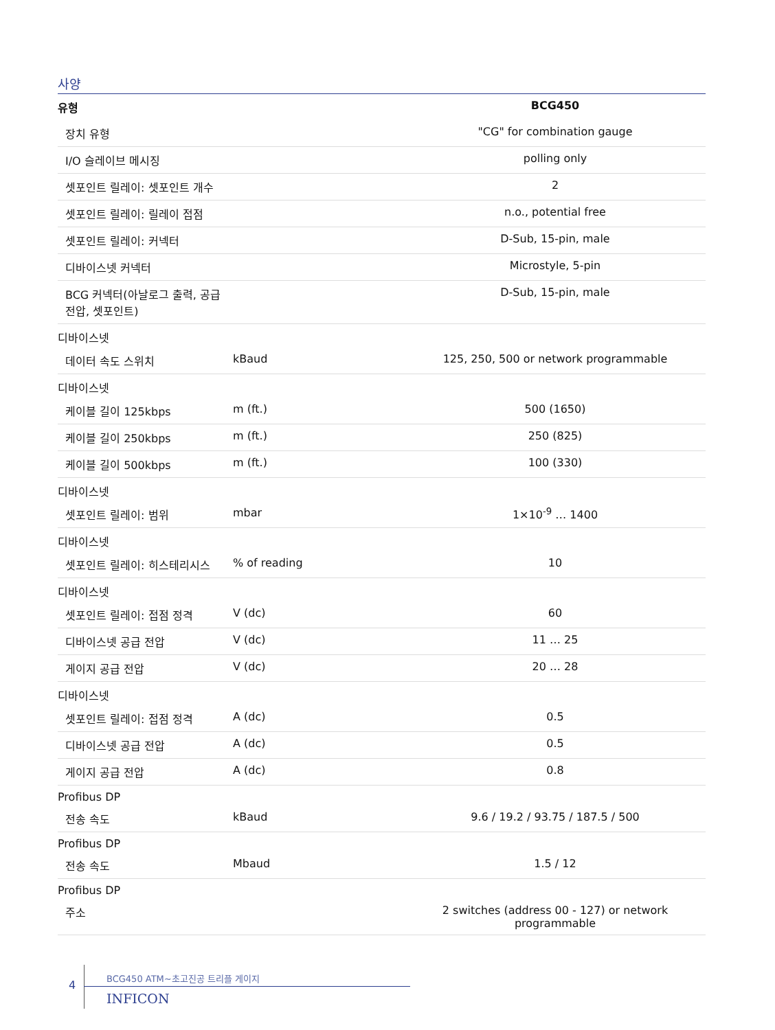사양
| 유형 | | BCG450 |
| --- | --- | --- |
| 장치 유형 | | "CG" for combination gauge |
| I/O 슬레이브 메시징 | | polling only |
| 셋포인트 릴레이: 셋포인트 개수 | | 2 |
| 셋포인트 릴레이: 릴레이 접점 | | n.o., potential free |
| 셋포인트 릴레이: 커넥터 | | D-Sub, 15-pin, male |
| 디바이스넷 커넥터 | | Microstyle, 5-pin |
| BCG 커넥터(아날로그 출력, 공급 전압, 셋포인트) | | D-Sub, 15-pin, male |
| 디바이스넷 | | |
| 데이터 속도 스위치 | kBaud | 125, 250, 500 or network programmable |
| 디바이스넷 | | |
| 케이블 길이 125kbps | m (ft.) | 500 (1650) |
| 케이블 길이 250kbps | m (ft.) | 250 (825) |
| 케이블 길이 500kbps | m (ft.) | 100 (330) |
| 디바이스넷 | | |
| 셋포인트 릴레이: 범위 | mbar | 1×10<sup>-9</sup> … 1400 |
| 디바이스넷 | | |
| 셋포인트 릴레이: 히스테리시스 | % of reading | 10 |
| 디바이스넷 | | |
| 셋포인트 릴레이: 접점 정격 | V (dc) | 60 |
| 디바이스넷 공급 전압 | V (dc) | 11 … 25 |
| 게이지 공급 전압 | V (dc) | 20 … 28 |
| 디바이스넷 | | |
| 셋포인트 릴레이: 접점 정격 | A (dc) | 0.5 |
| 디바이스넷 공급 전압 | A (dc) | 0.5 |
| 게이지 공급 전압 | A (dc) | 0.8 |
| Profibus DP | | |
| 전송 속도 | kBaud | 9.6 / 19.2 / 93.75 / 187.5 / 500 |
| Profibus DP | | |
| 전송 속도 | Mbaud | 1.5 / 12 |
| Profibus DP | | |
| 주소 | | 2 switches (address 00 - 127) or network programmable |
4
BCG450 ATM~초고진공 트리플 게이지
INFICON